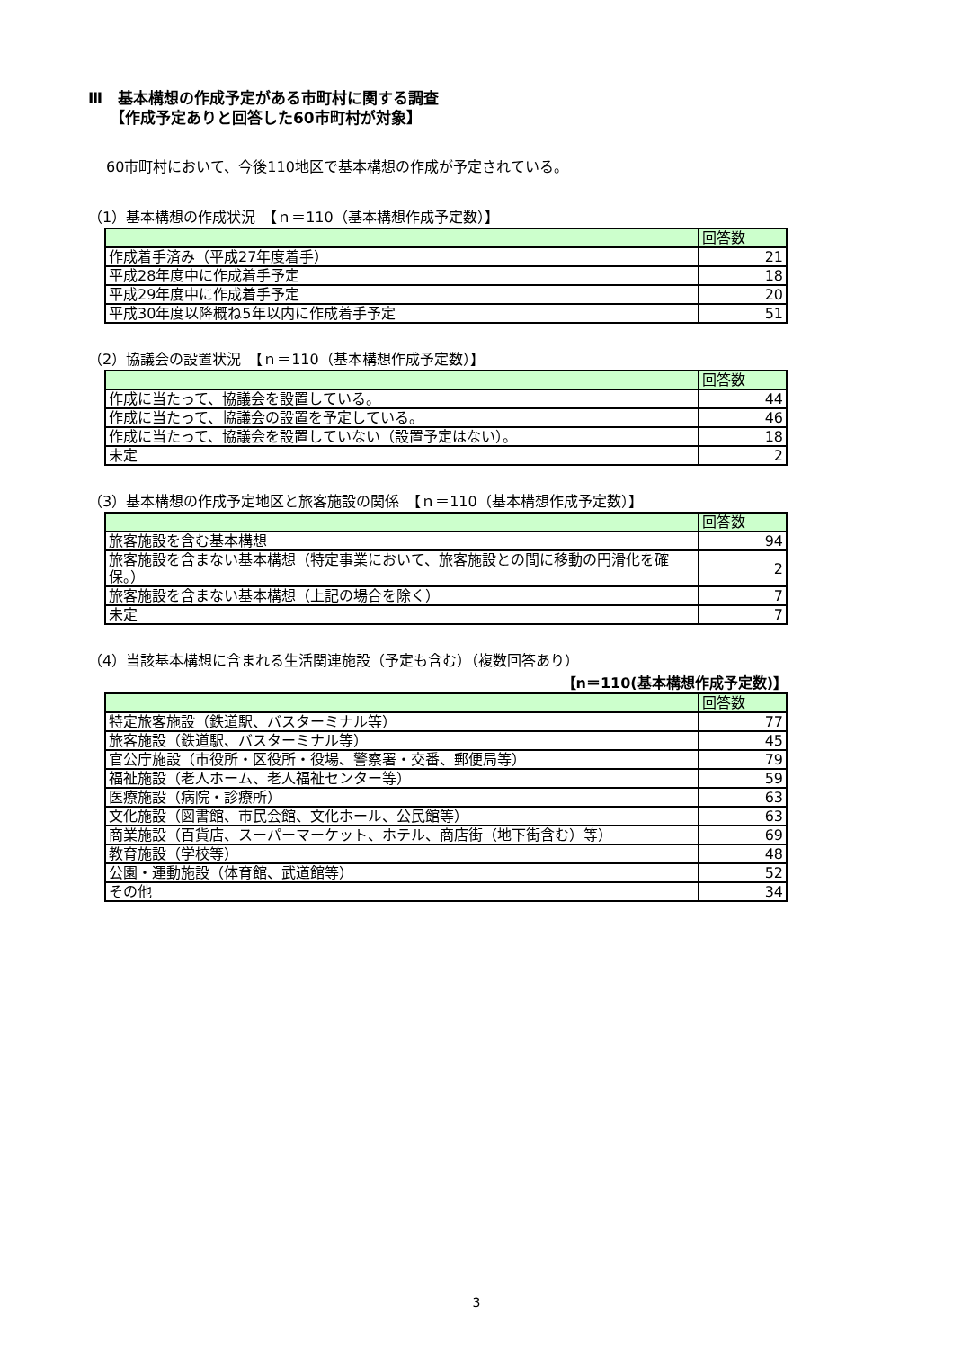Ⅲ　基本構想の作成予定がある市町村に関する調査
【作成予定ありと回答した60市町村が対象】
60市町村において、今後110地区で基本構想の作成が予定されている。
（1）基本構想の作成状況　【ｎ＝110（基本構想作成予定数）】
| | 回答数 |
| --- | --- |
| 作成着手済み（平成27年度着手） | 21 |
| 平成28年度中に作成着手予定 | 18 |
| 平成29年度中に作成着手予定 | 20 |
| 平成30年度以降概ね5年以内に作成着手予定 | 51 |
（2）協議会の設置状況　【ｎ＝110（基本構想作成予定数）】
| | 回答数 |
| --- | --- |
| 作成に当たって、協議会を設置している。 | 44 |
| 作成に当たって、協議会の設置を予定している。 | 46 |
| 作成に当たって、協議会を設置していない（設置予定はない）。 | 18 |
| 未定 | 2 |
（3）基本構想の作成予定地区と旅客施設の関係　【ｎ＝110（基本構想作成予定数）】
| | 回答数 |
| --- | --- |
| 旅客施設を含む基本構想 | 94 |
| 旅客施設を含まない基本構想（特定事業において、旅客施設との間に移動の円滑化を確保。） | 2 |
| 旅客施設を含まない基本構想（上記の場合を除く） | 7 |
| 未定 | 7 |
（4）当該基本構想に含まれる生活関連施設（予定も含む）（複数回答あり）
【n＝110(基本構想作成予定数)】
| | 回答数 |
| --- | --- |
| 特定旅客施設（鉄道駅、バスターミナル等） | 77 |
| 旅客施設（鉄道駅、バスターミナル等） | 45 |
| 官公庁施設（市役所・区役所・役場、警察署・交番、郵便局等） | 79 |
| 福祉施設（老人ホーム、老人福祉センター等） | 59 |
| 医療施設（病院・診療所） | 63 |
| 文化施設（図書館、市民会館、文化ホール、公民館等） | 63 |
| 商業施設（百貨店、スーパーマーケット、ホテル、商店街（地下街含む）等） | 69 |
| 教育施設（学校等） | 48 |
| 公園・運動施設（体育館、武道館等） | 52 |
| その他 | 34 |
3